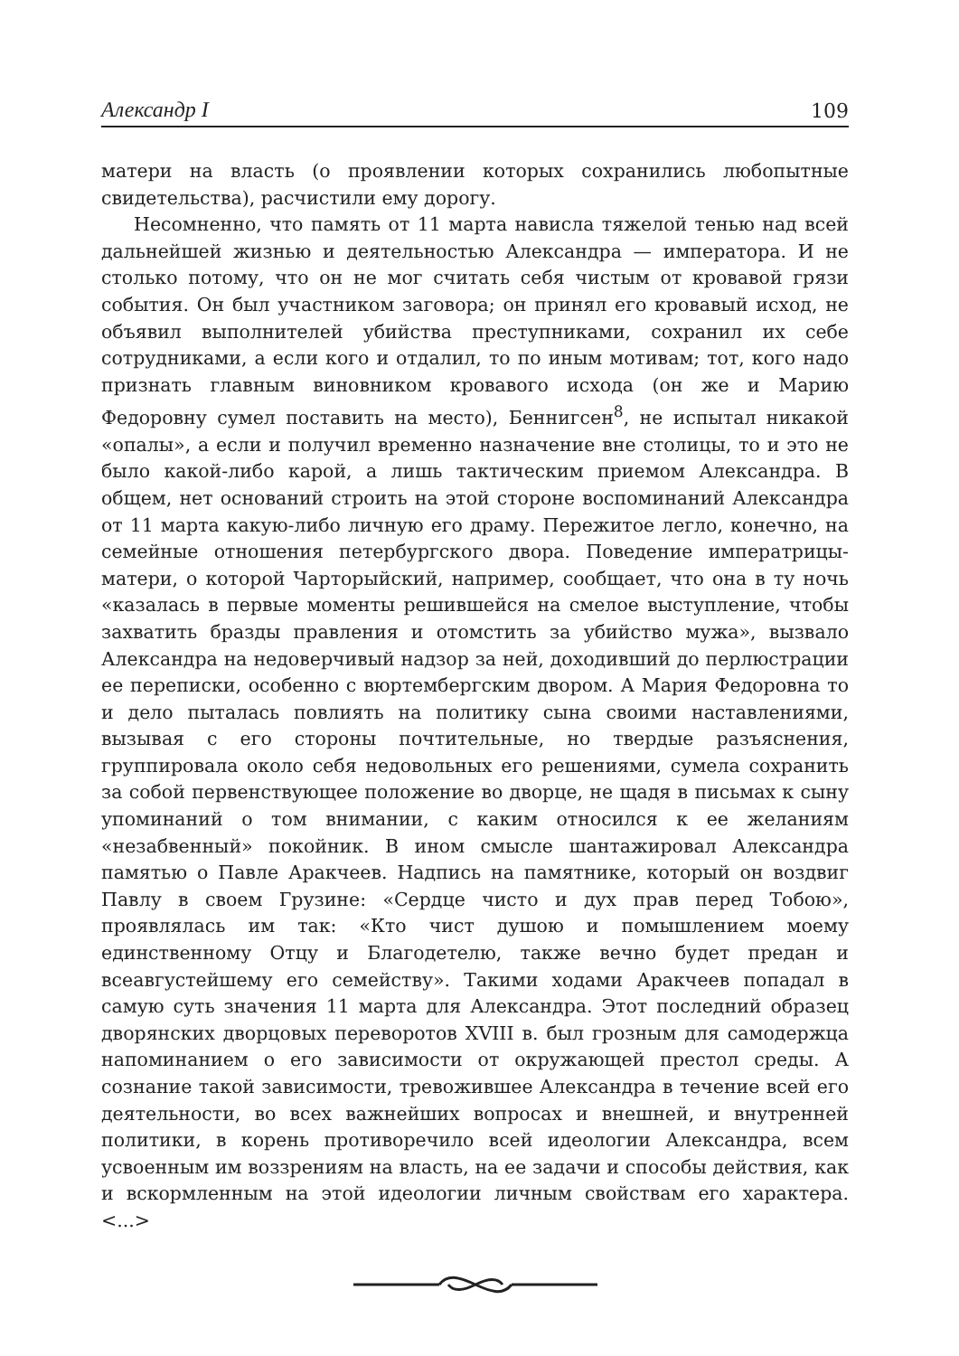Александр I 109
матери на власть (о проявлении которых сохранились любопытные свидетельства), расчистили ему дорогу.
Несомненно, что память от 11 марта нависла тяжелой тенью над всей дальнейшей жизнью и деятельностью Александра — императора. И не столько потому, что он не мог считать себя чистым от кровавой грязи события. Он был участником заговора; он принял его кровавый исход, не объявил выполнителей убийства преступниками, сохранил их себе сотрудниками, а если кого и отдалил, то по иным мотивам; тот, кого надо признать главным виновником кровавого исхода (он же и Марию Федоровну сумел поставить на место), Беннигсен<sup>8</sup>, не испытал никакой «опалы», а если и получил временно назначение вне столицы, то и это не было какой-либо карой, а лишь тактическим приемом Александра. В общем, нет оснований строить на этой стороне воспоминаний Александра от 11 марта какую-либо личную его драму. Пережитое легло, конечно, на семейные отношения петербургского двора. Поведение императрицы-матери, о которой Чарторыйский, например, сообщает, что она в ту ночь «казалась в первые моменты решившейся на смелое выступление, чтобы захватить бразды правления и отомстить за убийство мужа», вызвало Александра на недоверчивый надзор за ней, доходивший до перлюстрации ее переписки, особенно с вюртембергским двором. А Мария Федоровна то и дело пыталась повлиять на политику сына своими наставлениями, вызывая с его стороны почтительные, но твердые разъяснения, группировала около себя недовольных его решениями, сумела сохранить за собой первенствующее положение во дворце, не щадя в письмах к сыну упоминаний о том внимании, с каким относился к ее желаниям «незабвенный» покойник. В ином смысле шантажировал Александра памятью о Павле Аракчеев. Надпись на памятнике, который он воздвиг Павлу в своем Грузине: «Сердце чисто и дух прав перед Тобою», проявлялась им так: «Кто чист душою и помышлением моему единственному Отцу и Благодетелю, также вечно будет предан и всеавгустейшему его семейству». Такими ходами Аракчеев попадал в самую суть значения 11 марта для Александра. Этот последний образец дворянских дворцовых переворотов XVIII в. был грозным для самодержца напоминанием о его зависимости от окружающей престол среды. А сознание такой зависимости, тревожившее Александра в течение всей его деятельности, во всех важнейших вопросах и внешней, и внутренней политики, в корень противоречило всей идеологии Александра, всем усвоенным им воззрениям на власть, на ее задачи и способы действия, как и вскормленным на этой идеологии личным свойствам его характера. <...>